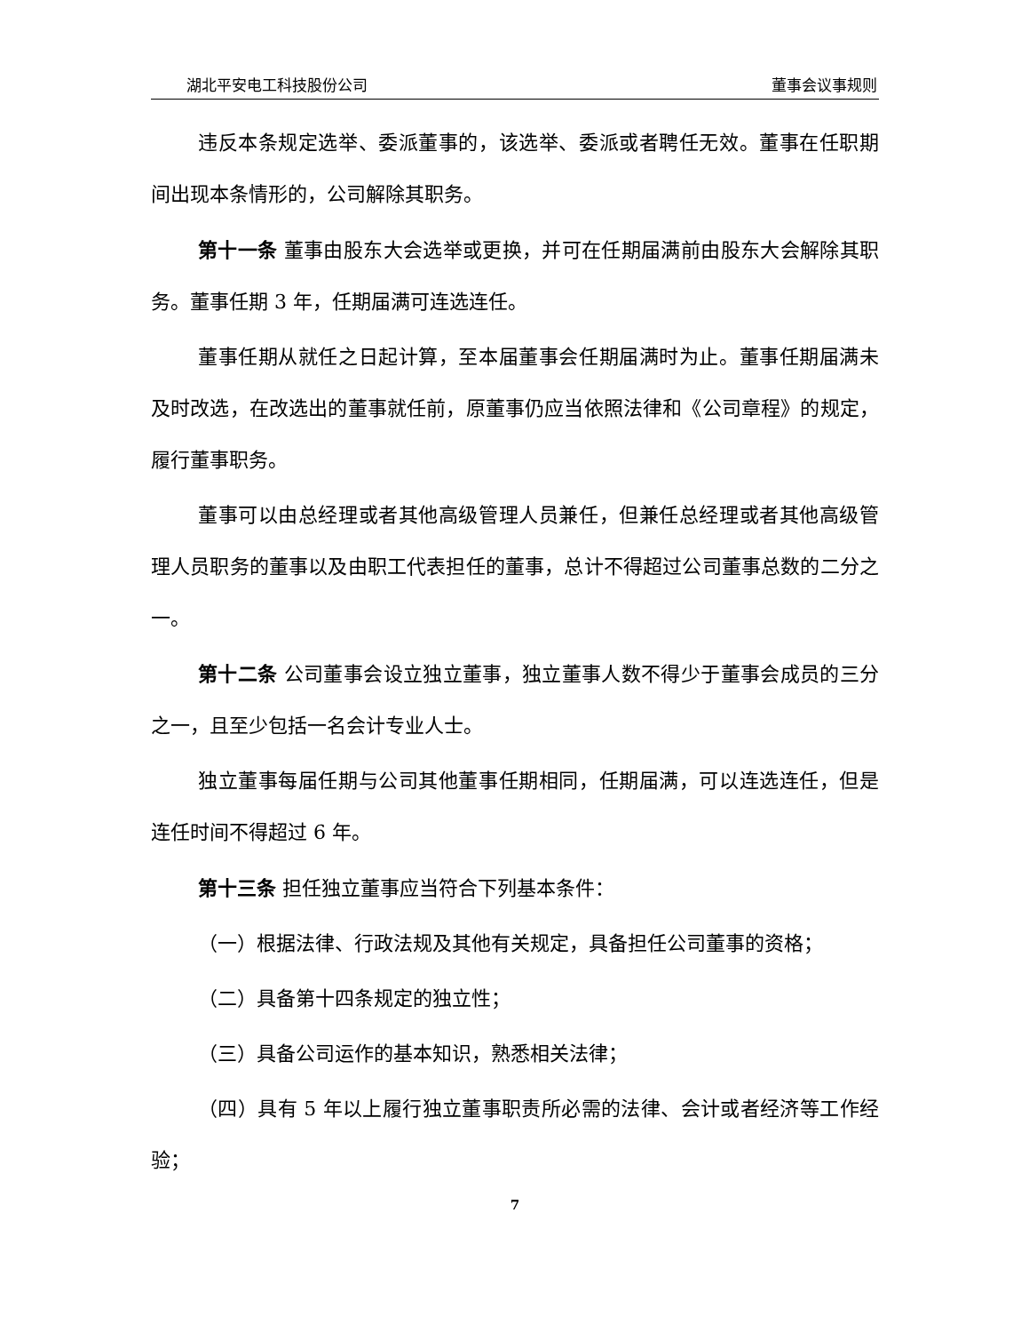湖北平安电工科技股份公司 董事会议事规则
违反本条规定选举、委派董事的，该选举、委派或者聘任无效。董事在任职期间出现本条情形的，公司解除其职务。
第十一条 董事由股东大会选举或更换，并可在任期届满前由股东大会解除其职务。董事任期 3 年，任期届满可连选连任。
董事任期从就任之日起计算，至本届董事会任期届满时为止。董事任期届满未及时改选，在改选出的董事就任前，原董事仍应当依照法律和《公司章程》的规定，履行董事职务。
董事可以由总经理或者其他高级管理人员兼任，但兼任总经理或者其他高级管理人员职务的董事以及由职工代表担任的董事，总计不得超过公司董事总数的二分之一。
第十二条 公司董事会设立独立董事，独立董事人数不得少于董事会成员的三分之一，且至少包括一名会计专业人士。
独立董事每届任期与公司其他董事任期相同，任期届满，可以连选连任，但是连任时间不得超过 6 年。
第十三条 担任独立董事应当符合下列基本条件：
（一）根据法律、行政法规及其他有关规定，具备担任公司董事的资格；
（二）具备第十四条规定的独立性；
（三）具备公司运作的基本知识，熟悉相关法律；
（四）具有 5 年以上履行独立董事职责所必需的法律、会计或者经济等工作经验；
7